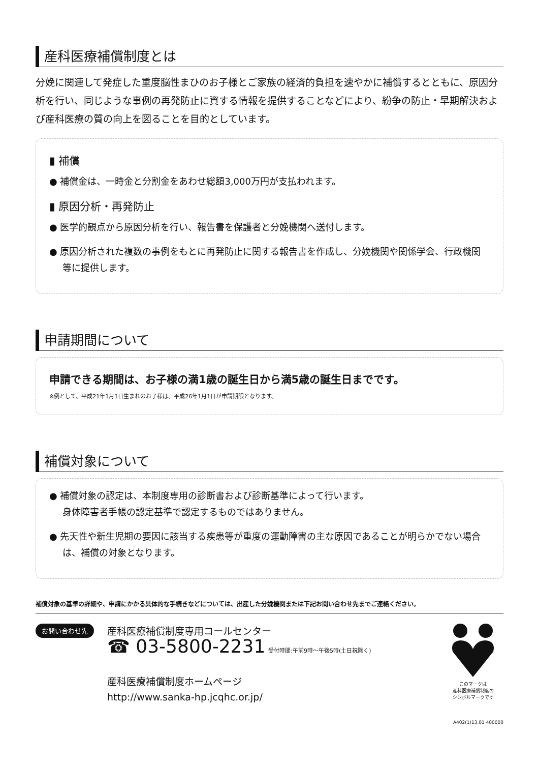産科医療補償制度とは
分娩に関連して発症した重度脳性まひのお子様とご家族の経済的負担を速やかに補償するとともに、原因分析を行い、同じような事例の再発防止に資する情報を提供することなどにより、紛争の防止・早期解決および産科医療の質の向上を図ることを目的としています。
▮ 補償
● 補償金は、一時金と分割金をあわせ総額3,000万円が支払われます。
▮ 原因分析・再発防止
● 医学的観点から原因分析を行い、報告書を保護者と分娩機関へ送付します。
● 原因分析された複数の事例をもとに再発防止に関する報告書を作成し、分娩機関や関係学会、行政機関等に提供します。
申請期間について
申請できる期間は、お子様の満1歳の誕生日から満5歳の誕生日までです。
※例として、平成21年1月1日生まれのお子様は、平成26年1月1日が申請期限となります。
補償対象について
● 補償対象の認定は、本制度専用の診断書および診断基準によって行います。
身体障害者手帳の認定基準で認定するものではありません。
● 先天性や新生児期の要因に該当する疾患等が重度の運動障害の主な原因であることが明らかでない場合は、補償の対象となります。
補償対象の基準の詳細や、申請にかかる具体的な手続きなどについては、出産した分娩機関または下記お問い合わせ先までご連絡ください。
お問い合わせ先
産科医療補償制度専用コールセンター
☎ 03-5800-2231 受付時間:午前9時～午後5時(土日祝除く)
産科医療補償制度ホームページ
http://www.sanka-hp.jcqhc.or.jp/
このマークは
産科医療補償制度の
シンボルマークです
A402(1)13.01 400000